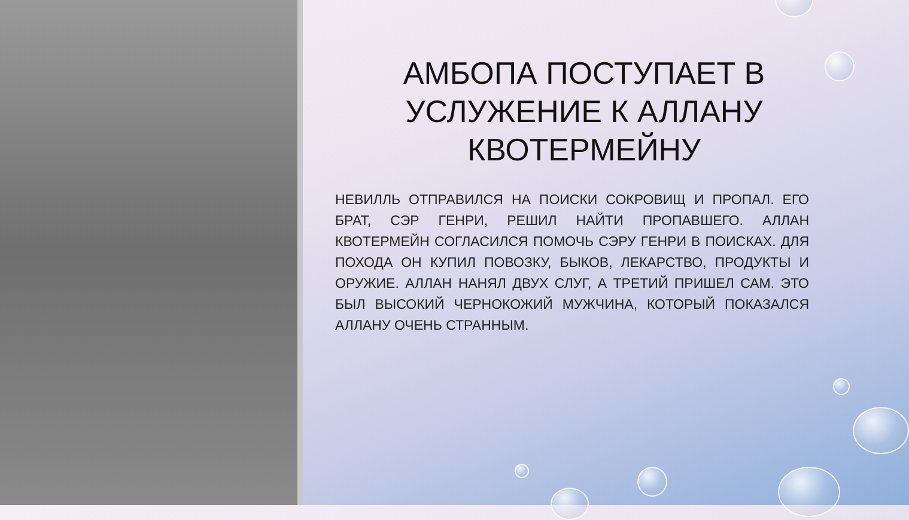АМБОПА ПОСТУПАЕТ В УСЛУЖЕНИЕ К АЛЛАНУ КВОТЕРМЕЙНУ
НЕВИЛЛЬ ОТПРАВИЛСЯ НА ПОИСКИ СОКРОВИЩ И ПРОПАЛ. ЕГО БРАТ, СЭР ГЕНРИ, РЕШИЛ НАЙТИ ПРОПАВШЕГО. АЛЛАН КВОТЕРМЕЙН СОГЛАСИЛСЯ ПОМОЧЬ СЭРУ ГЕНРИ В ПОИСКАХ. ДЛЯ ПОХОДА ОН КУПИЛ ПОВОЗКУ, БЫКОВ, ЛЕКАРСТВО, ПРОДУКТЫ И ОРУЖИЕ. АЛЛАН НАНЯЛ ДВУХ СЛУГ, А ТРЕТИЙ ПРИШЕЛ САМ. ЭТО БЫЛ ВЫСОКИЙ ЧЕРНОКОЖИЙ МУЖЧИНА, КОТОРЫЙ ПОКАЗАЛСЯ АЛЛАНУ ОЧЕНЬ СТРАННЫМ.